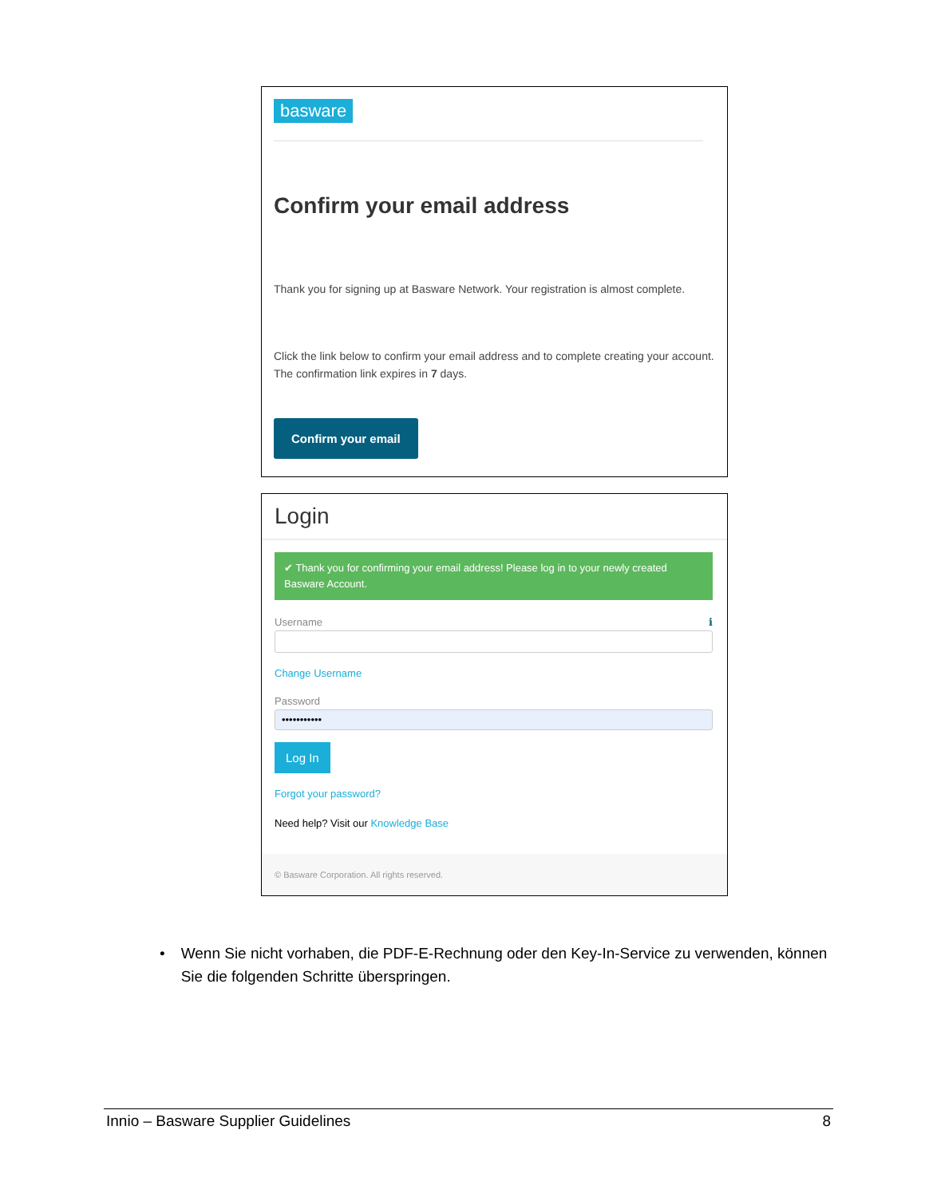basware
Confirm your email address
Thank you for signing up at Basware Network. Your registration is almost complete.
Click the link below to confirm your email address and to complete creating your account. The confirmation link expires in 7 days.
Confirm your email
Login
✔ Thank you for confirming your email address! Please log in to your newly created Basware Account.
Username ℹ
Change Username
Password
•••••••••••
Log In
Forgot your password?
Need help? Visit our Knowledge Base
© Basware Corporation. All rights reserved.
• Wenn Sie nicht vorhaben, die PDF-E-Rechnung oder den Key-In-Service zu verwenden, können Sie die folgenden Schritte überspringen.
Innio – Basware Supplier Guidelines 8